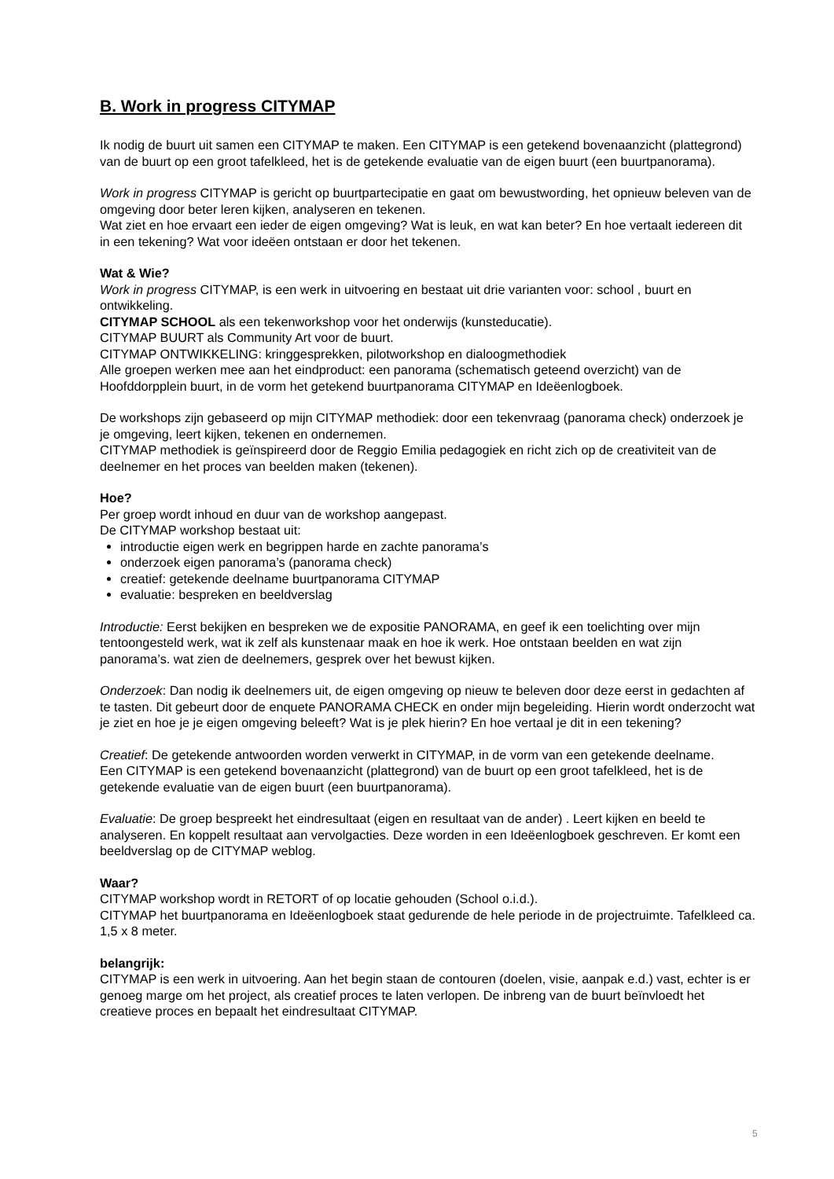B. Work in progress CITYMAP
Ik nodig de buurt uit samen een CITYMAP te maken. Een CITYMAP is een getekend bovenaanzicht (plattegrond) van de buurt op een groot tafelkleed, het is de getekende evaluatie van de eigen buurt (een buurtpanorama).
Work in progress CITYMAP is gericht op buurtpartecipatie en gaat om bewustwording, het opnieuw beleven van de omgeving door beter leren kijken, analyseren en tekenen.
Wat ziet en hoe ervaart een ieder de eigen omgeving? Wat is leuk, en wat kan beter? En hoe vertaalt iedereen dit in een tekening? Wat voor ideëen ontstaan er door het tekenen.
Wat & Wie?
Work in progress CITYMAP, is een werk in uitvoering en bestaat uit drie varianten voor: school , buurt en ontwikkeling.
CITYMAP SCHOOL als een tekenworkshop voor het onderwijs (kunsteducatie).
CITYMAP BUURT als Community Art voor de buurt.
CITYMAP ONTWIKKELING: kringgesprekken, pilotworkshop en dialoogmethodiek
Alle groepen werken mee aan het eindproduct: een panorama (schematisch geteend overzicht) van de Hoofddorpplein buurt, in de vorm het getekend buurtpanorama CITYMAP en Ideëenlogboek.
De workshops zijn gebaseerd op mijn CITYMAP methodiek: door een tekenvraag (panorama check) onderzoek je je omgeving, leert kijken, tekenen en ondernemen.
CITYMAP methodiek is geïnspireerd door de Reggio Emilia pedagogiek en richt zich op de creativiteit van de deelnemer en het proces van beelden maken (tekenen).
Hoe?
Per groep wordt inhoud en duur van de workshop aangepast.
De CITYMAP workshop bestaat uit:
introductie eigen werk en begrippen harde en zachte panorama’s
onderzoek eigen panorama’s (panorama check)
creatief: getekende deelname buurtpanorama CITYMAP
evaluatie: bespreken en beeldverslag
Introductie: Eerst bekijken en bespreken we de expositie PANORAMA, en geef ik een toelichting over mijn tentoongesteld werk, wat ik zelf als kunstenaar maak en hoe ik werk. Hoe ontstaan beelden en wat zijn panorama’s. wat zien de deelnemers, gesprek over het bewust kijken.
Onderzoek: Dan nodig ik deelnemers uit, de eigen omgeving op nieuw te beleven door deze eerst in gedachten af te tasten. Dit gebeurt door de enquete PANORAMA CHECK en onder mijn begeleiding. Hierin wordt onderzocht wat je ziet en hoe je je eigen omgeving beleeft? Wat is je plek hierin? En hoe vertaal je dit in een tekening?
Creatief: De getekende antwoorden worden verwerkt in CITYMAP, in de vorm van een getekende deelname.
Een CITYMAP is een getekend bovenaanzicht (plattegrond) van de buurt op een groot tafelkleed, het is de getekende evaluatie van de eigen buurt (een buurtpanorama).
Evaluatie: De groep bespreekt het eindresultaat (eigen en resultaat van de ander) . Leert kijken en beeld te analyseren. En koppelt resultaat aan vervolgacties. Deze worden in een Ideëenlogboek geschreven. Er komt een beeldverslag op de CITYMAP weblog.
Waar?
CITYMAP workshop wordt in RETORT of op locatie gehouden (School o.i.d.).
CITYMAP het buurtpanorama en Ideëenlogboek staat gedurende de hele periode in de projectruimte. Tafelkleed ca. 1,5 x 8 meter.
belangrijk:
CITYMAP is een werk in uitvoering. Aan het begin staan de contouren (doelen, visie, aanpak e.d.) vast, echter is er genoeg marge om het project, als creatief proces te laten verlopen. De inbreng van de buurt beïnvloedt het creatieve proces en bepaalt het eindresultaat CITYMAP.
5